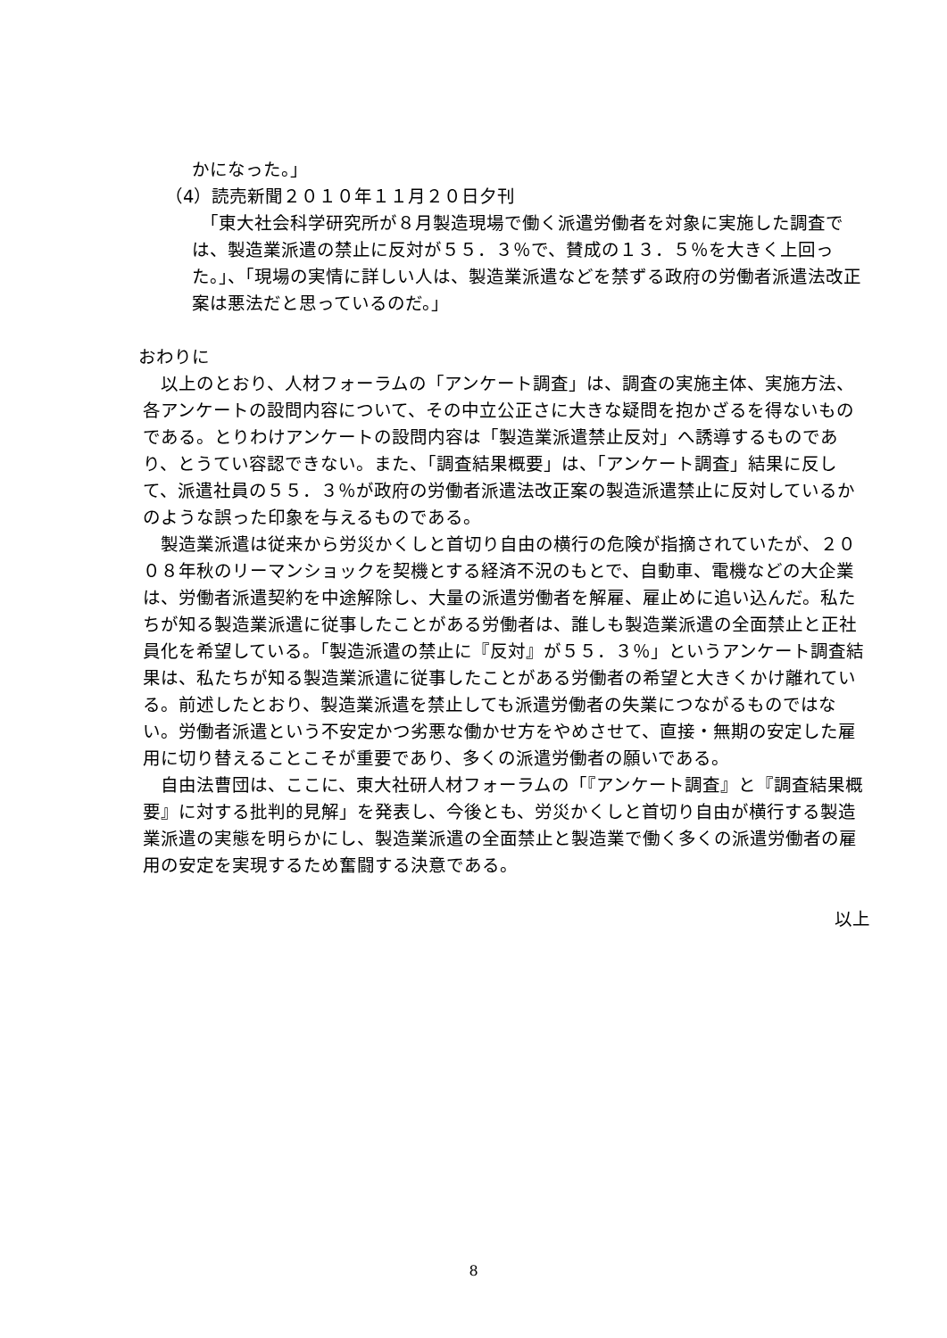かになった。」
（4）読売新聞２０１０年１１月２０日夕刊
　「東大社会科学研究所が８月製造現場で働く派遣労働者を対象に実施した調査では、製造業派遣の禁止に反対が５５．３％で、賛成の１３．５％を大きく上回った。」、「現場の実情に詳しい人は、製造業派遣などを禁ずる政府の労働者派遣法改正案は悪法だと思っているのだ。」
おわりに
　以上のとおり、人材フォーラムの「アンケート調査」は、調査の実施主体、実施方法、各アンケートの設問内容について、その中立公正さに大きな疑問を抱かざるを得ないものである。とりわけアンケートの設問内容は「製造業派遣禁止反対」へ誘導するものであり、とうてい容認できない。また、「調査結果概要」は、「アンケート調査」結果に反して、派遣社員の５５．３％が政府の労働者派遣法改正案の製造派遣禁止に反対しているかのような誤った印象を与えるものである。
　製造業派遣は従来から労災かくしと首切り自由の横行の危険が指摘されていたが、２００８年秋のリーマンショックを契機とする経済不況のもとで、自動車、電機などの大企業は、労働者派遣契約を中途解除し、大量の派遣労働者を解雇、雇止めに追い込んだ。私たちが知る製造業派遣に従事したことがある労働者は、誰しも製造業派遣の全面禁止と正社員化を希望している。「製造派遣の禁止に『反対』が５５．３％」というアンケート調査結果は、私たちが知る製造業派遣に従事したことがある労働者の希望と大きくかけ離れている。前述したとおり、製造業派遣を禁止しても派遣労働者の失業につながるものではない。労働者派遣という不安定かつ劣悪な働かせ方をやめさせて、直接・無期の安定した雇用に切り替えることこそが重要であり、多くの派遣労働者の願いである。
　自由法曹団は、ここに、東大社研人材フォーラムの「『アンケート調査』と『調査結果概要』に対する批判的見解」を発表し、今後とも、労災かくしと首切り自由が横行する製造業派遣の実態を明らかにし、製造業派遣の全面禁止と製造業で働く多くの派遣労働者の雇用の安定を実現するため奮闘する決意である。
以上
8